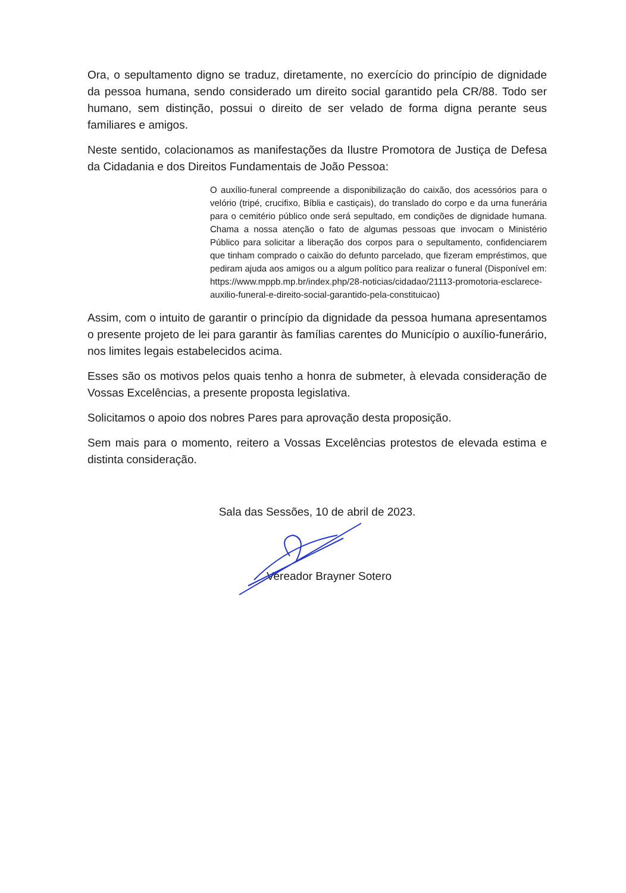Ora, o sepultamento digno se traduz, diretamente, no exercício do princípio de dignidade da pessoa humana, sendo considerado um direito social garantido pela CR/88. Todo ser humano, sem distinção, possui o direito de ser velado de forma digna perante seus familiares e amigos.
Neste sentido, colacionamos as manifestações da Ilustre Promotora de Justiça de Defesa da Cidadania e dos Direitos Fundamentais de João Pessoa:
O auxílio-funeral compreende a disponibilização do caixão, dos acessórios para o velório (tripé, crucifixo, Bíblia e castiçais), do translado do corpo e da urna funerária para o cemitério público onde será sepultado, em condições de dignidade humana. Chama a nossa atenção o fato de algumas pessoas que invocam o Ministério Público para solicitar a liberação dos corpos para o sepultamento, confidenciarem que tinham comprado o caixão do defunto parcelado, que fizeram empréstimos, que pediram ajuda aos amigos ou a algum político para realizar o funeral (Disponível em: https://www.mppb.mp.br/index.php/28-noticias/cidadao/21113-promotoria-esclarece-auxilio-funeral-e-direito-social-garantido-pela-constituicao)
Assim, com o intuito de garantir o princípio da dignidade da pessoa humana apresentamos o presente projeto de lei para garantir às famílias carentes do Município o auxílio-funerário, nos limites legais estabelecidos acima.
Esses são os motivos pelos quais tenho a honra de submeter, à elevada consideração de Vossas Excelências, a presente proposta legislativa.
Solicitamos o apoio dos nobres Pares para aprovação desta proposição.
Sem mais para o momento, reitero a Vossas Excelências protestos de elevada estima e distinta consideração.
Sala das Sessões, 10 de abril de 2023.
Vereador Brayner Sotero